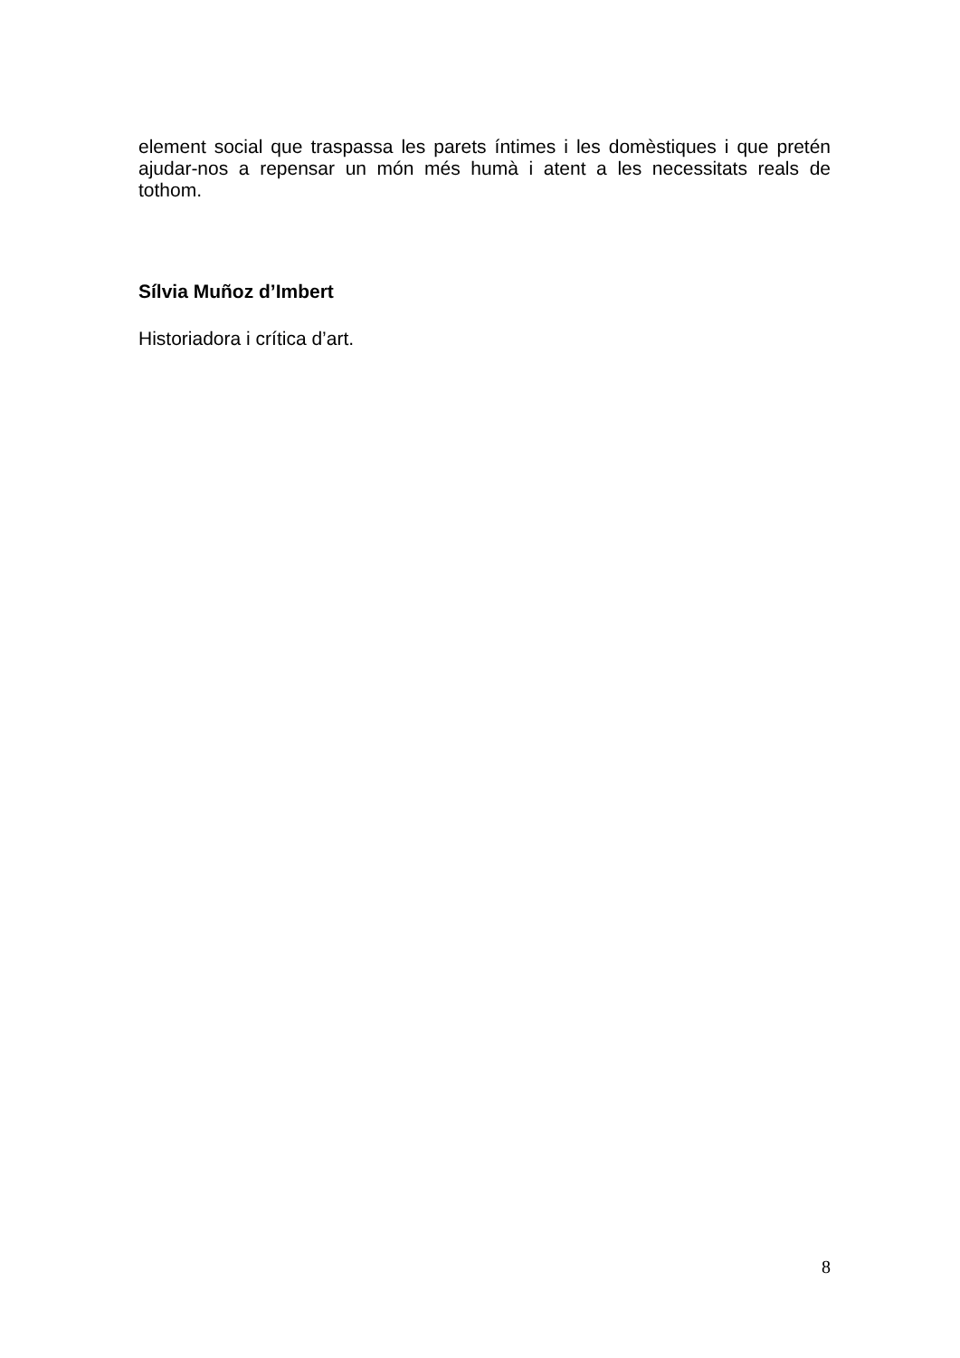element social que traspassa les parets íntimes i les domèstiques i que pretén ajudar-nos a repensar un món més humà i atent a les necessitats reals de tothom.
Sílvia Muñoz d’Imbert
Historiadora i crítica d’art.
8